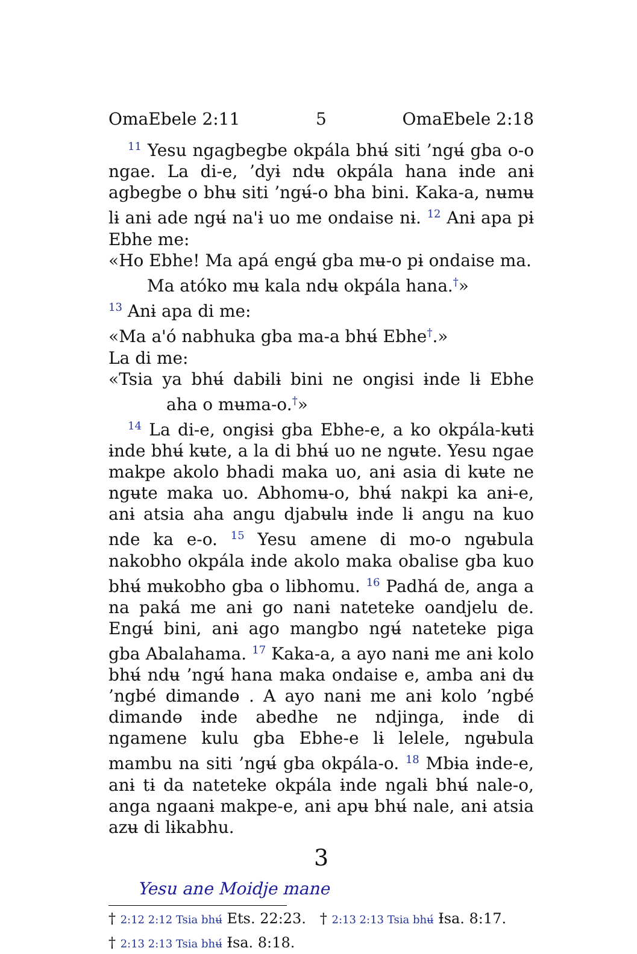OmaEbele 2:11 5 OmaEbele 2:18
<sup>11</sup> Yesu ngagbegbe okpála bhʉ́ siti ’ngʉ́ gba o-o ngae. La di-e, ’dyɨ ndʉ okpála hana ɨnde anɨ agbegbe o bhʉ siti ’ngʉ́-o bha bini. Kaka-a, nʉmʉ lɨ anɨ ade ngʉ́ na'ɨ uo me ondaise nɨ. <sup>12</sup> Anɨ apa pɨ Ebhe me:
«Ho Ebhe! Ma apá engʉ́ gba mʉ-o pɨ ondaise ma.
Ma atóko mʉ kala ndʉ okpála hana.<sup>†</sup>»
<sup>13</sup> Anɨ apa di me:
«Ma a'ó nabhuka gba ma-a bhʉ́ Ebhe<sup>†</sup>.»
La di me:
«Tsia ya bhʉ́ dabɨlɨ bini ne ongɨsi ɨnde lɨ Ebhe aha o mʉma-o.<sup>†</sup>»
<sup>14</sup> La di-e, ongɨsɨ gba Ebhe-e, a ko okpála-kʉtɨ ɨnde bhʉ́ kʉte, a la di bhʉ́ uo ne ngʉte. Yesu ngae makpe akolo bhadi maka uo, anɨ asia di kʉte ne ngʉte maka uo. Abhomʉ-o, bhʉ́ nakpi ka anɨ-e, anɨ atsia aha angu djabʉlʉ ɨnde lɨ angu na kuo nde ka e-o. <sup>15</sup> Yesu amene di mo-o ngʉbula nakobho okpála ɨnde akolo maka obalise gba kuo bhʉ́ mʉkobho gba o libhomu. <sup>16</sup> Padhá de, anga a na paká me anɨ go nanɨ nateteke oandjelu de. Engʉ́ bini, anɨ ago mangbo ngʉ́ nateteke piga gba Abalahama. <sup>17</sup> Kaka-a, a ayo nanɨ me anɨ kolo bhʉ́ ndʉ ’ngʉ́ hana maka ondaise e, amba anɨ dʉ ’ngbé dimandɵ . A ayo nanɨ me anɨ kolo ’ngbé dimandɵ ɨnde abedhe ne ndjinga, ɨnde di ngamene kulu gba Ebhe-e lɨ lelele, ngʉbula mambu na siti ’ngʉ́ gba okpála-o. <sup>18</sup> Mbɨa ɨnde-e, anɨ tɨ da nateteke okpála ɨnde ngalɨ bhʉ́ nale-o, anga ngaanɨ makpe-e, anɨ apʉ bhʉ́ nale, anɨ atsia azʉ di lɨkabhu.
3
Yesu ane Moidje mane
† 2:12 2:12 Tsia bhʉ́ Ets. 22:23. † 2:13 2:13 Tsia bhʉ́ Ɨsa. 8:17.
† 2:13 2:13 Tsia bhʉ́ Ɨsa. 8:18.